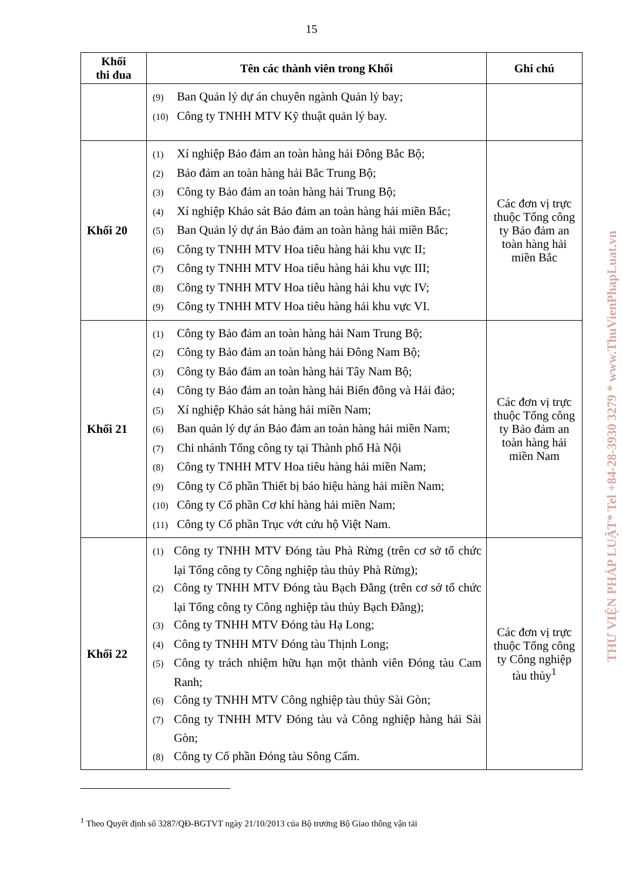15
| Khối thi đua | Tên các thành viên trong Khối | Ghi chú |
| --- | --- | --- |
| | (9) Ban Quản lý dự án chuyên ngành Quản lý bay; (10) Công ty TNHH MTV Kỹ thuật quản lý bay. | |
| Khối 20 | (1) Xí nghiệp Bảo đảm an toàn hàng hải Đông Bắc Bộ; (2) Bảo đảm an toàn hàng hải Bắc Trung Bộ; (3) Công ty Bảo đảm an toàn hàng hải Trung Bộ; (4) Xí nghiệp Khảo sát Bảo đảm an toàn hàng hải miền Bắc; (5) Ban Quản lý dự án Bảo đảm an toàn hàng hải miền Bắc; (6) Công ty TNHH MTV Hoa tiêu hàng hải khu vực II; (7) Công ty TNHH MTV Hoa tiêu hàng hải khu vực III; (8) Công ty TNHH MTV Hoa tiêu hàng hải khu vực IV; (9) Công ty TNHH MTV Hoa tiêu hàng hải khu vực VI. | Các đơn vị trực thuộc Tổng công ty Bảo đảm an toàn hàng hải miền Bắc |
| Khối 21 | (1) Công ty Bảo đảm an toàn hàng hải Nam Trung Bộ; (2) Công ty Bảo đảm an toàn hàng hải Đông Nam Bộ; (3) Công ty Bảo đảm an toàn hàng hải Tây Nam Bộ; (4) Công ty Bảo đảm an toàn hàng hải Biển đông và Hải đảo; (5) Xí nghiệp Khảo sát hàng hải miền Nam; (6) Ban quản lý dự án Bảo đảm an toàn hàng hải miền Nam; (7) Chi nhánh Tổng công ty tại Thành phố Hà Nội (8) Công ty TNHH MTV Hoa tiêu hàng hải miền Nam; (9) Công ty Cổ phần Thiết bị báo hiệu hàng hải miền Nam; (10) Công ty Cổ phần Cơ khí hàng hải miền Nam; (11) Công ty Cổ phần Trục vớt cứu hộ Việt Nam. | Các đơn vị trực thuộc Tổng công ty Bảo đảm an toàn hàng hải miền Nam |
| Khối 22 | (1) Công ty TNHH MTV Đóng tàu Phà Rừng (trên cơ sở tổ chức lại Tổng công ty Công nghiệp tàu thủy Phà Rừng); (2) Công ty TNHH MTV Đóng tàu Bạch Đằng (trên cơ sở tổ chức lại Tổng công ty Công nghiệp tàu thủy Bạch Đằng); (3) Công ty TNHH MTV Đóng tàu Hạ Long; (4) Công ty TNHH MTV Đóng tàu Thịnh Long; (5) Công ty trách nhiệm hữu hạn một thành viên Đóng tàu Cam Ranh; (6) Công ty TNHH MTV Công nghiệp tàu thủy Sài Gòn; (7) Công ty TNHH MTV Đóng tàu và Công nghiệp hàng hải Sài Gòn; (8) Công ty Cổ phần Đóng tàu Sông Cấm. | Các đơn vị trực thuộc Tổng công ty Công nghiệp tàu thủy<sup>1</sup> |
<sup>1</sup> Theo Quyết định số 3287/QĐ-BGTVT ngày 21/10/2013 của Bộ trưởng Bộ Giao thông vận tải
THƯ VIỆN PHÁP LUẬT* Tel +84-28-3930 3279 * www.ThuVienPhapLuat.vn